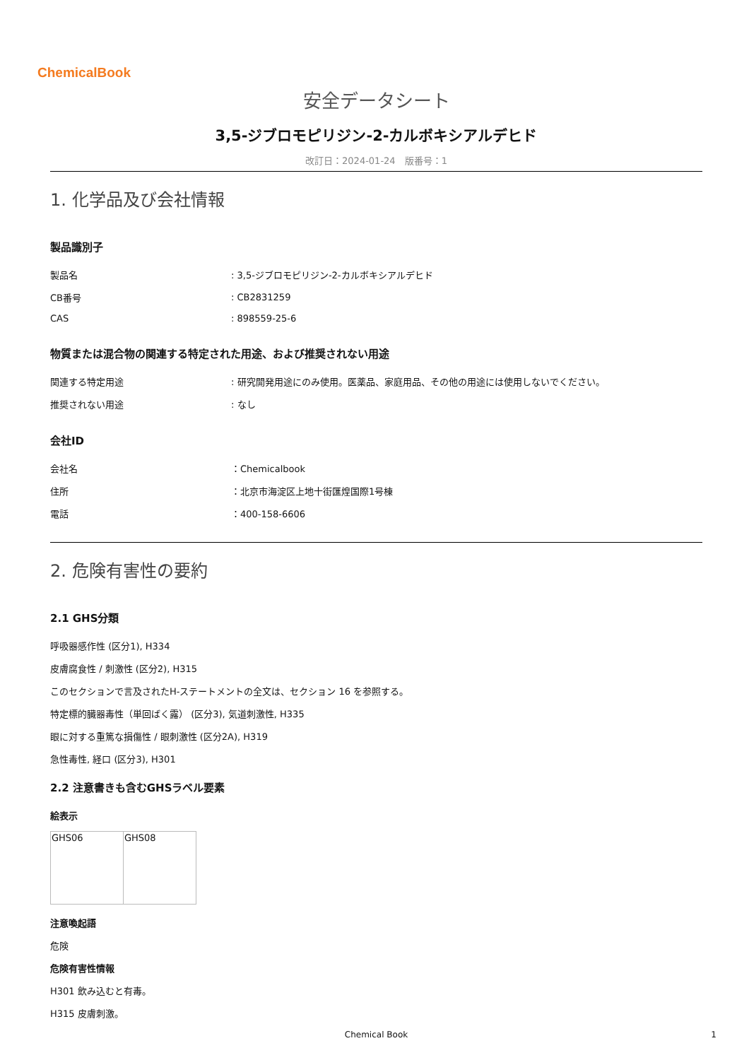ChemicalBook
安全データシート
3,5-ジブロモピリジン-2-カルボキシアルデヒド
改訂日：2024-01-24　版番号：1
1. 化学品及び会社情報
製品識別子
| 製品名 | : 3,5-ジブロモピリジン-2-カルボキシアルデヒド |
| CB番号 | : CB2831259 |
| CAS | : 898559-25-6 |
物質または混合物の関連する特定された用途、および推奨されない用途
| 関連する特定用途 | : 研究開発用途にのみ使用。医薬品、家庭用品、その他の用途には使用しないでください。 |
| 推奨されない用途 | : なし |
会社ID
| 会社名 | ：Chemicalbook |
| 住所 | ：北京市海淀区上地十街匯煌国際1号棟 |
| 電話 | ：400-158-6606 |
2. 危険有害性の要約
2.1 GHS分類
呼吸器感作性 (区分1), H334
皮膚腐食性 / 刺激性 (区分2), H315
このセクションで言及されたH-ステートメントの全文は、セクション 16 を参照する。
特定標的臓器毒性（単回ばく露） (区分3), 気道刺激性, H335
眼に対する重篤な損傷性 / 眼刺激性 (区分2A), H319
急性毒性, 経口 (区分3), H301
2.2 注意書きも含むGHSラベル要素
絵表示
| GHS06 | GHS08 |
注意喚起語
危険
危険有害性情報
H301 飲み込むと有毒。
H315 皮膚刺激。
Chemical Book 1